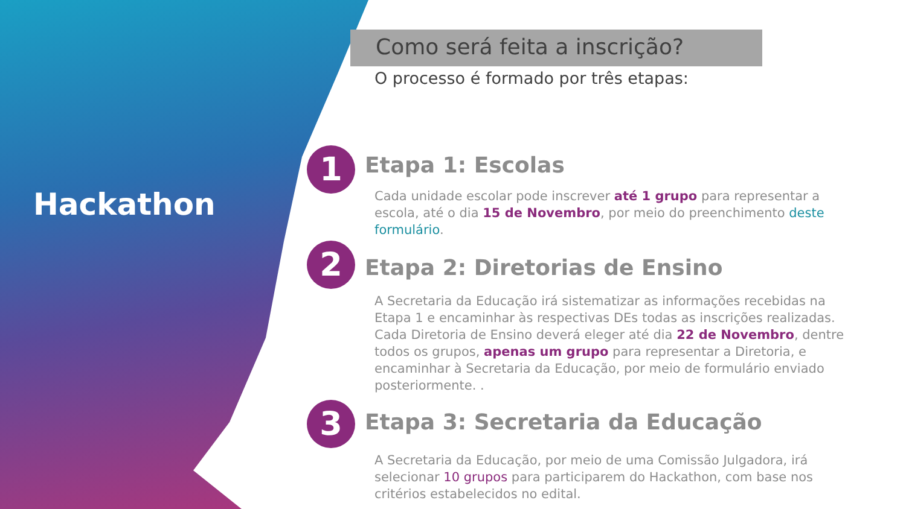Hackathon
Como será feita a inscrição?
O processo é formado por três etapas:
1
Etapa 1: Escolas
Cada unidade escolar pode inscrever até 1 grupo para representar a escola, até o dia 15 de Novembro, por meio do preenchimento deste formulário.
2
Etapa 2: Diretorias de Ensino
A Secretaria da Educação irá sistematizar as informações recebidas na Etapa 1 e encaminhar às respectivas DEs todas as inscrições realizadas. Cada Diretoria de Ensino deverá eleger até dia 22 de Novembro, dentre todos os grupos, apenas um grupo para representar a Diretoria, e encaminhar à Secretaria da Educação, por meio de formulário enviado posteriormente. .
3
Etapa 3: Secretaria da Educação
A Secretaria da Educação, por meio de uma Comissão Julgadora, irá selecionar 10 grupos para participarem do Hackathon, com base nos critérios estabelecidos no edital.